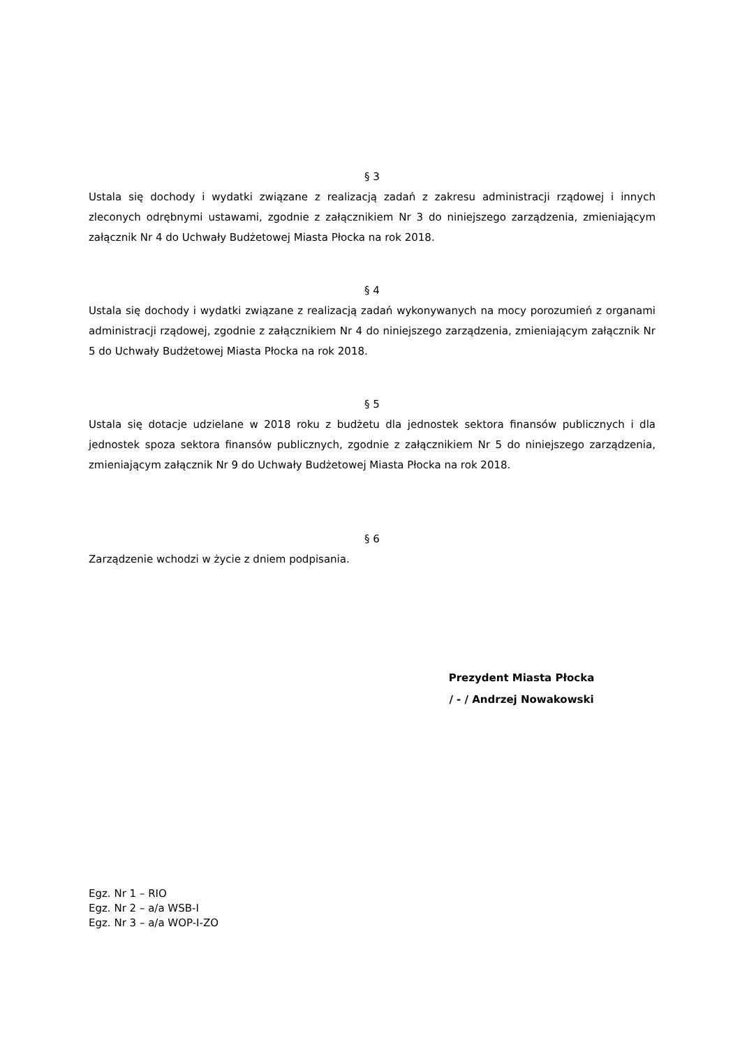§ 3
Ustala się dochody i wydatki związane z realizacją zadań z zakresu administracji rządowej i innych zleconych odrębnymi ustawami, zgodnie z załącznikiem Nr 3 do niniejszego zarządzenia, zmieniającym załącznik Nr 4 do Uchwały Budżetowej Miasta Płocka na rok 2018.
§ 4
Ustala się dochody i wydatki związane z realizacją zadań wykonywanych na mocy porozumień z organami administracji rządowej, zgodnie z załącznikiem Nr 4 do niniejszego zarządzenia, zmieniającym załącznik Nr 5 do Uchwały Budżetowej Miasta Płocka na rok 2018.
§ 5
Ustala się dotacje udzielane w 2018 roku z budżetu dla jednostek sektora finansów publicznych i dla jednostek spoza sektora finansów publicznych, zgodnie z załącznikiem Nr 5 do niniejszego zarządzenia, zmieniającym załącznik Nr 9 do Uchwały Budżetowej Miasta Płocka na rok 2018.
§ 6
Zarządzenie wchodzi w życie z dniem podpisania.
Prezydent Miasta Płocka
/ - / Andrzej Nowakowski
Egz. Nr 1 – RIO
Egz. Nr 2 – a/a WSB-I
Egz. Nr 3 – a/a WOP-I-ZO